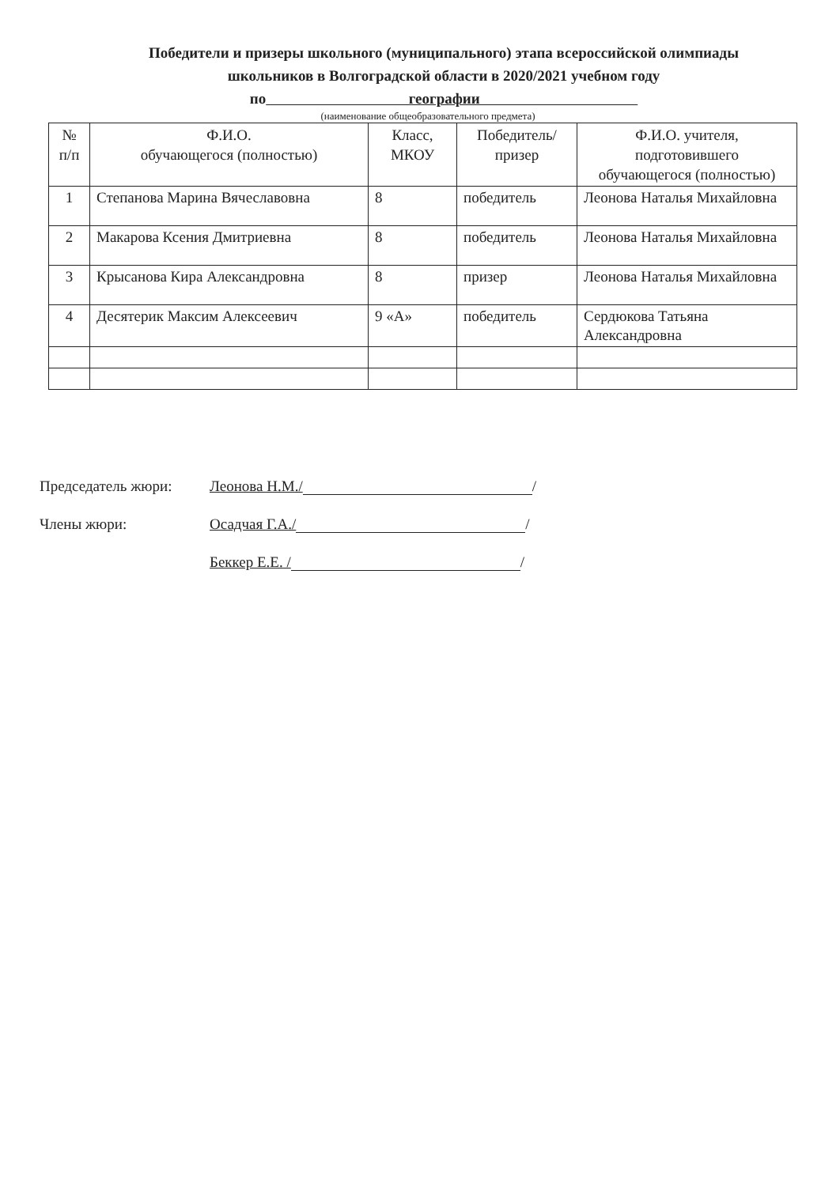Победители и призеры школьного (муниципального) этапа всероссийской олимпиады
школьников в Волгоградской области в 2020/2021 учебном году
по географии
(наименование общеобразовательного предмета)
| № п/п | Ф.И.О. обучающегося (полностью) | Класс, МКОУ | Победитель/ призер | Ф.И.О. учителя, подготовившего обучающегося (полностью) |
| --- | --- | --- | --- | --- |
| 1 | Степанова Марина Вячеславовна | 8 | победитель | Леонова Наталья Михайловна |
| 2 | Макарова Ксения Дмитриевна | 8 | победитель | Леонова Наталья Михайловна |
| 3 | Крысанова Кира Александровна | 8 | призер | Леонова Наталья Михайловна |
| 4 | Десятерик Максим Алексеевич | 9 «А» | победитель | Сердюкова Татьяна Александровна |
Председатель жюри: Леонова Н.М./ /
Члены жюри: Осадчая Г.А./ /
Беккер Е.Е. / /